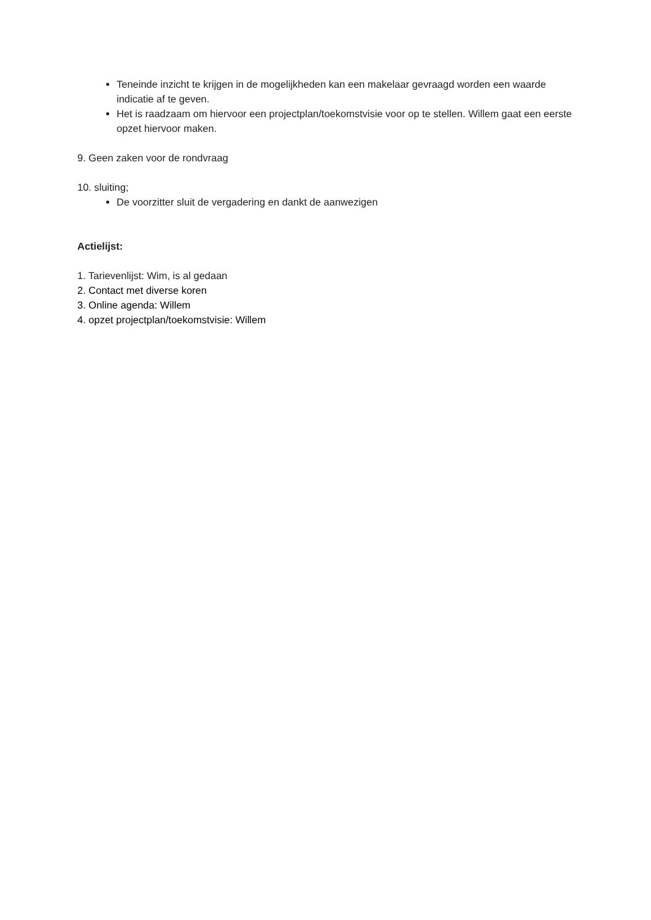Teneinde inzicht te krijgen in de mogelijkheden kan een makelaar gevraagd worden een waarde indicatie af te geven.
Het is raadzaam om hiervoor een projectplan/toekomstvisie voor op te stellen. Willem gaat een eerste opzet hiervoor maken.
9. Geen zaken voor de rondvraag
10. sluiting;
De voorzitter sluit de vergadering en dankt de aanwezigen
Actielijst:
1. Tarievenlijst: Wim, is al gedaan
2. Contact met diverse koren
3. Online agenda: Willem
4. opzet projectplan/toekomstvisie: Willem